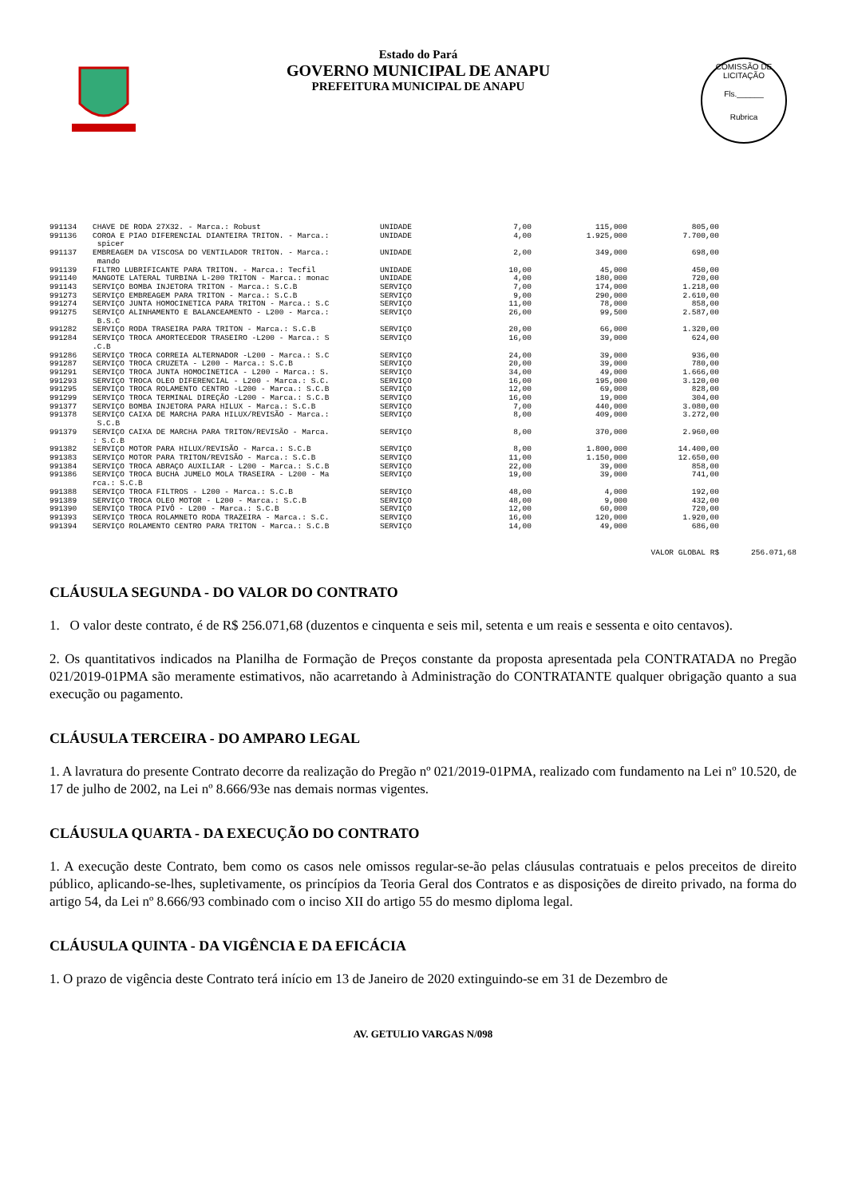Estado do Pará
GOVERNO MUNICIPAL DE ANAPU
PREFEITURA MUNICIPAL DE ANAPU
COMISSÃO DE LICITAÇÃO
Fls.______
Rubrica
| 991134 | CHAVE DE RODA 27X32. - Marca.: Robust | UNIDADE | 7,00 | 115,000 | 805,00 |
| 991136 | COROA E PIAO DIFERENCIAL DIANTEIRA TRITON. - Marca.: spicer | UNIDADE | 4,00 | 1.925,000 | 7.700,00 |
| 991137 | EMBREAGEM DA VISCOSA DO VENTILADOR TRITON. - Marca.: mando | UNIDADE | 2,00 | 349,000 | 698,00 |
| 991139 | FILTRO LUBRIFICANTE PARA TRITON. - Marca.: Tecfil | UNIDADE | 10,00 | 45,000 | 450,00 |
| 991140 | MANGOTE LATERAL TURBINA L-200 TRITON - Marca.: monac | UNIDADE | 4,00 | 180,000 | 720,00 |
| 991143 | SERVIÇO BOMBA INJETORA TRITON - Marca.: S.C.B | SERVIÇO | 7,00 | 174,000 | 1.218,00 |
| 991273 | SERVIÇO EMBREAGEM PARA TRITON - Marca.: S.C.B | SERVIÇO | 9,00 | 290,000 | 2.610,00 |
| 991274 | SERVIÇO JUNTA HOMOCINETICA PARA TRITON - Marca.: S.C | SERVIÇO | 11,00 | 78,000 | 858,00 |
| 991275 | SERVIÇO ALINHAMENTO E BALANCEAMENTO - L200 - Marca.: B.S.C | SERVIÇO | 26,00 | 99,500 | 2.587,00 |
| 991282 | SERVIÇO RODA TRASEIRA PARA TRITON - Marca.: S.C.B | SERVIÇO | 20,00 | 66,000 | 1.320,00 |
| 991284 | SERVIÇO TROCA AMORTECEDOR TRASEIRO -L200 - Marca.: S .C.B | SERVIÇO | 16,00 | 39,000 | 624,00 |
| 991286 | SERVIÇO TROCA CORREIA ALTERNADOR -L200 - Marca.: S.C | SERVIÇO | 24,00 | 39,000 | 936,00 |
| 991287 | SERVIÇO TROCA CRUZETA - L200 - Marca.: S.C.B | SERVIÇO | 20,00 | 39,000 | 780,00 |
| 991291 | SERVIÇO TROCA JUNTA HOMOCINETICA - L200 - Marca.: S. | SERVIÇO | 34,00 | 49,000 | 1.666,00 |
| 991293 | SERVIÇO TROCA OLEO DIFERENCIAL - L200 - Marca.: S.C. | SERVIÇO | 16,00 | 195,000 | 3.120,00 |
| 991295 | SERVIÇO TROCA ROLAMENTO CENTRO -L200 - Marca.: S.C.B | SERVIÇO | 12,00 | 69,000 | 828,00 |
| 991299 | SERVIÇO TROCA TERMINAL DIREÇÃO -L200 - Marca.: S.C.B | SERVIÇO | 16,00 | 19,000 | 304,00 |
| 991377 | SERVIÇO BOMBA INJETORA PARA HILUX - Marca.: S.C.B | SERVIÇO | 7,00 | 440,000 | 3.080,00 |
| 991378 | SERVIÇO CAIXA DE MARCHA PARA HILUX/REVISÃO - Marca.: S.C.B | SERVIÇO | 8,00 | 409,000 | 3.272,00 |
| 991379 | SERVIÇO CAIXA DE MARCHA PARA TRITON/REVISÃO - Marca. : S.C.B | SERVIÇO | 8,00 | 370,000 | 2.960,00 |
| 991382 | SERVIÇO MOTOR PARA HILUX/REVISÃO - Marca.: S.C.B | SERVIÇO | 8,00 | 1.800,000 | 14.400,00 |
| 991383 | SERVIÇO MOTOR PARA TRITON/REVISÃO - Marca.: S.C.B | SERVIÇO | 11,00 | 1.150,000 | 12.650,00 |
| 991384 | SERVIÇO TROCA ABRAÇO AUXILIAR - L200 - Marca.: S.C.B | SERVIÇO | 22,00 | 39,000 | 858,00 |
| 991386 | SERVIÇO TROCA BUCHA JUMELO MOLA TRASEIRA - L200 - Ma rca.: S.C.B | SERVIÇO | 19,00 | 39,000 | 741,00 |
| 991388 | SERVIÇO TROCA FILTROS - L200 - Marca.: S.C.B | SERVIÇO | 48,00 | 4,000 | 192,00 |
| 991389 | SERVIÇO TROCA OLEO MOTOR - L200 - Marca.: S.C.B | SERVIÇO | 48,00 | 9,000 | 432,00 |
| 991390 | SERVIÇO TROCA PIVÔ - L200 - Marca.: S.C.B | SERVIÇO | 12,00 | 60,000 | 720,00 |
| 991393 | SERVIÇO TROCA ROLAMNETO RODA TRAZEIRA - Marca.: S.C. | SERVIÇO | 16,00 | 120,000 | 1.920,00 |
| 991394 | SERVIÇO ROLAMENTO CENTRO PARA TRITON - Marca.: S.C.B | SERVIÇO | 14,00 | 49,000 | 686,00 |
VALOR GLOBAL R$ 256.071,68
CLÁUSULA SEGUNDA - DO VALOR DO CONTRATO
1. O valor deste contrato, é de R$ 256.071,68 (duzentos e cinquenta e seis mil, setenta e um reais e sessenta e oito centavos).
2. Os quantitativos indicados na Planilha de Formação de Preços constante da proposta apresentada pela CONTRATADA no Pregão 021/2019-01PMA são meramente estimativos, não acarretando à Administração do CONTRATANTE qualquer obrigação quanto a sua execução ou pagamento.
CLÁUSULA TERCEIRA - DO AMPARO LEGAL
1. A lavratura do presente Contrato decorre da realização do Pregão nº 021/2019-01PMA, realizado com fundamento na Lei nº 10.520, de 17 de julho de 2002, na Lei nº 8.666/93e nas demais normas vigentes.
CLÁUSULA QUARTA - DA EXECUÇÃO DO CONTRATO
1. A execução deste Contrato, bem como os casos nele omissos regular-se-ão pelas cláusulas contratuais e pelos preceitos de direito público, aplicando-se-lhes, supletivamente, os princípios da Teoria Geral dos Contratos e as disposições de direito privado, na forma do artigo 54, da Lei nº 8.666/93 combinado com o inciso XII do artigo 55 do mesmo diploma legal.
CLÁUSULA QUINTA - DA VIGÊNCIA E DA EFICÁCIA
1. O prazo de vigência deste Contrato terá início em 13 de Janeiro de 2020 extinguindo-se em 31 de Dezembro de
AV. GETULIO VARGAS N/098